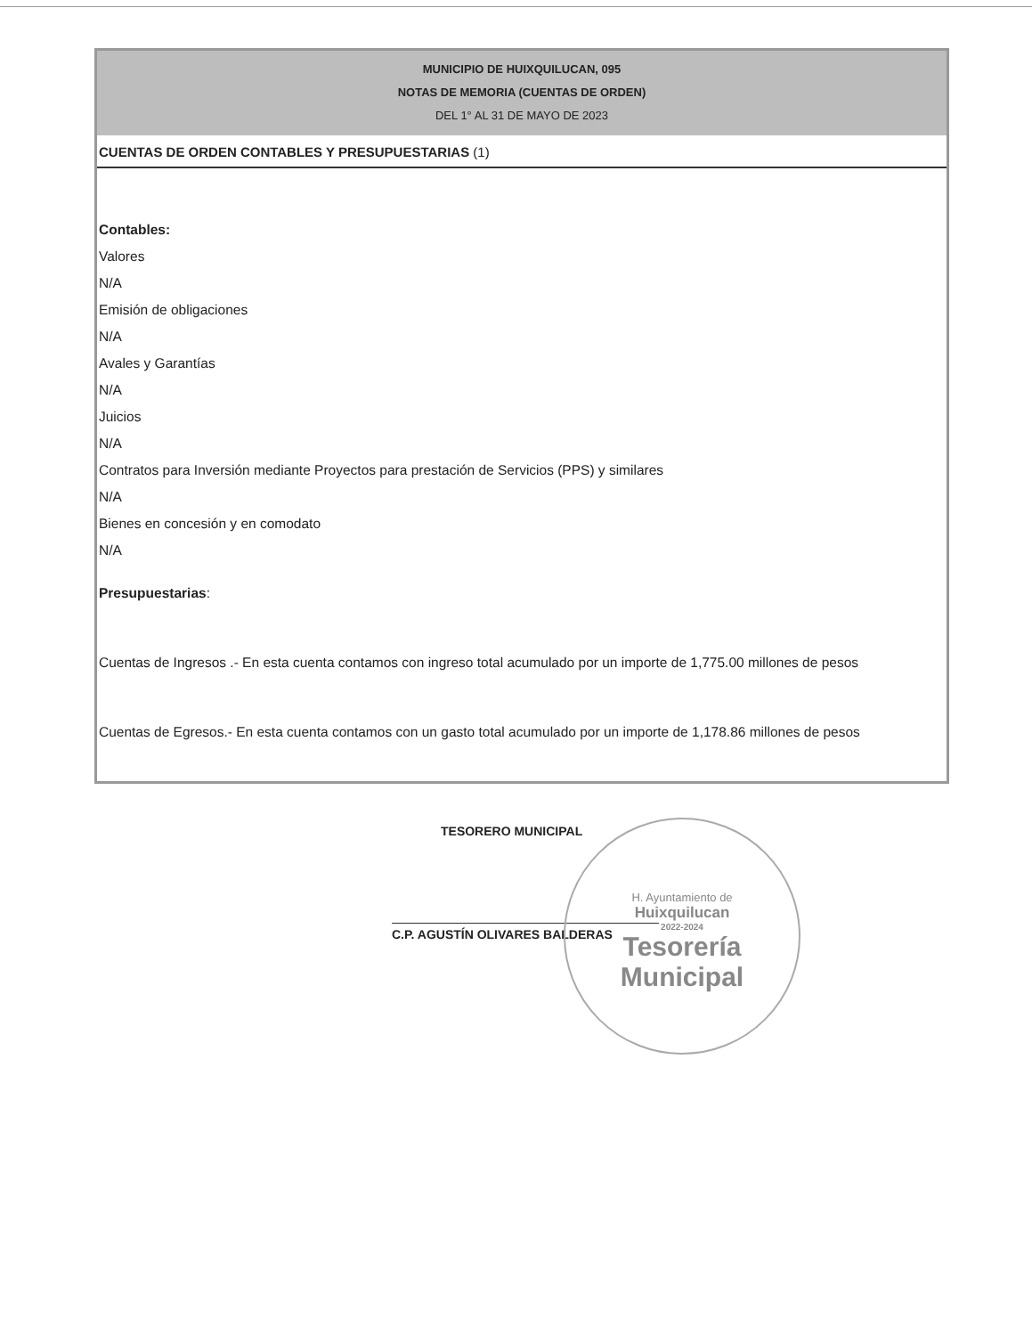MUNICIPIO DE HUIXQUILUCAN, 095
NOTAS DE MEMORIA (CUENTAS DE ORDEN)
DEL 1° AL 31 DE MAYO DE 2023
CUENTAS DE ORDEN CONTABLES Y PRESUPUESTARIAS (1)
Contables:
Valores
N/A
Emisión de obligaciones
N/A
Avales y Garantías
N/A
Juicios
N/A
Contratos para Inversión mediante Proyectos para prestación de Servicios (PPS) y similares
N/A
Bienes en concesión y en comodato
N/A
Presupuestarias:
Cuentas de Ingresos .- En esta cuenta contamos con ingreso total acumulado por un importe de 1,775.00 millones de pesos
Cuentas de Egresos.- En esta cuenta contamos con un gasto total acumulado por un importe de 1,178.86 millones de pesos
TESORERO MUNICIPAL
C.P. AGUSTÍN OLIVARES BALDERAS
H. Ayuntamiento de
Huixquilucan
2022-2024
Tesorería
Municipal